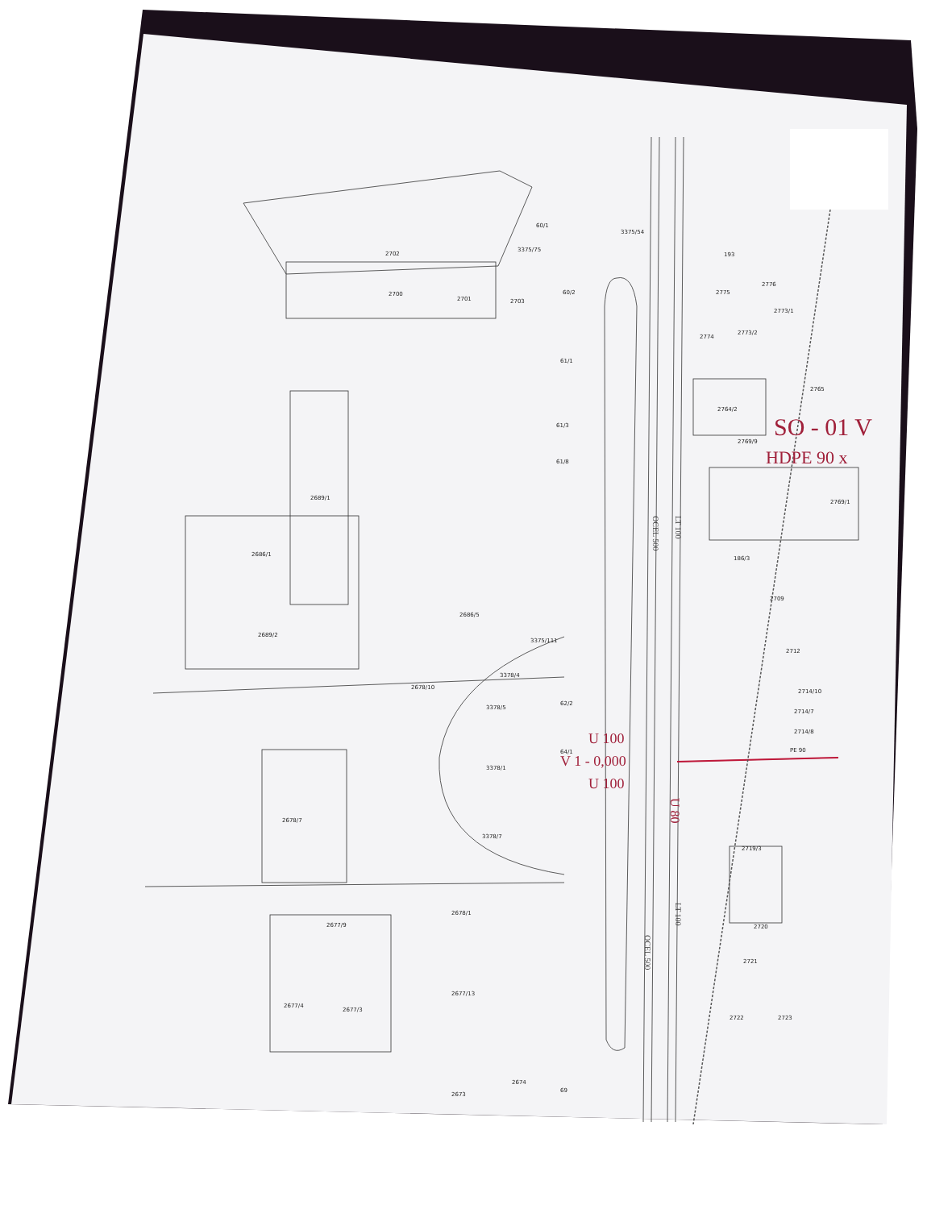2702
2700
2701
2703
60/1
3375/54
3375/75
60/2
61/1
61/3
61/8
2689/1
2686/1
2686/5
2689/2
3375/111
3378/4
2678/10
3378/5
62/2
3378/1
64/1
3378/7
2678/7
2678/1
2677/9
2677/13
2677/4
2677/3
2674
2673
69
193
2775
2776
2773/1
2773/2
2774
2765
2764/2
2769/9
2769/1
186/3
2709
2712
2714/10
2714/7
2714/8
2719/3
2720
2721
2722
2723
OCEL 500
OCEL 500
LT 100
LT 100
U 100
V 1 - 0,000
U 100
U 80
SO - 01 V
HDPE 90 x
PE 90